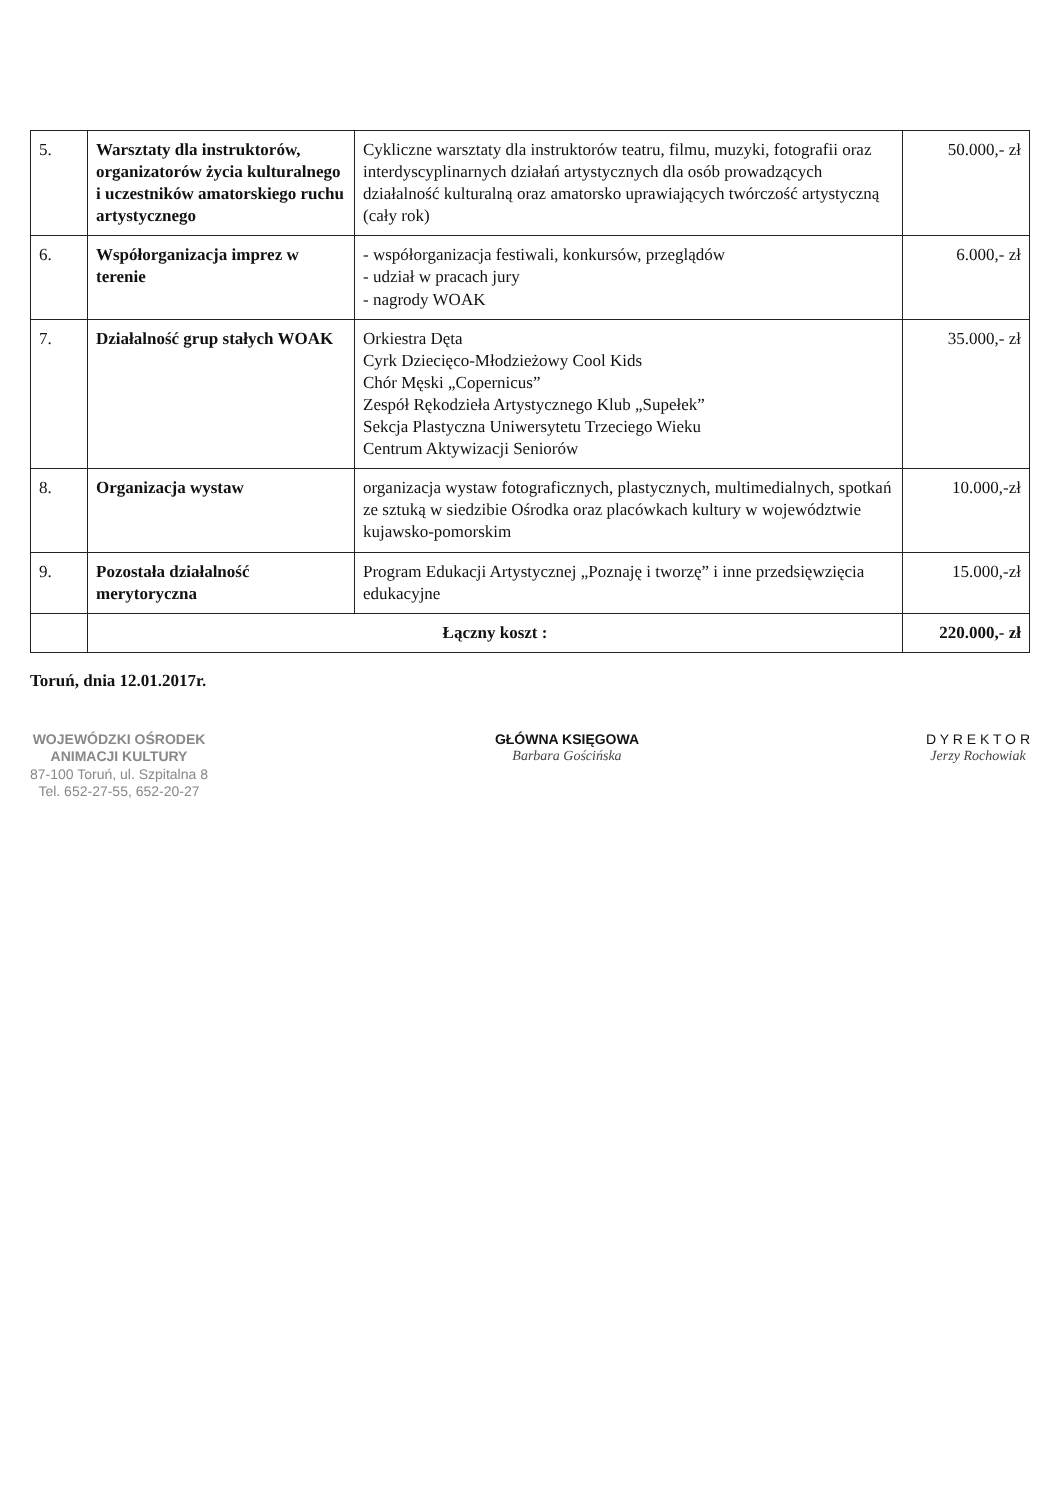| 5. | Warsztaty dla instruktorów, organizatorów życia kulturalnego i uczestników amatorskiego ruchu artystycznego | Cykliczne warsztaty dla instruktorów teatru, filmu, muzyki, fotografii oraz interdyscyplinarnych działań artystycznych dla osób prowadzących działalność kulturalną oraz amatorsko uprawiających twórczość artystyczną (cały rok) | 50.000,- zł |
| 6. | Współorganizacja imprez w terenie | - współorganizacja festiwali, konkursów, przeglądów - udział w pracach jury - nagrody WOAK | 6.000,- zł |
| 7. | Działalność grup stałych WOAK | Orkiestra Dęta Cyrk Dziecięco-Młodzieżowy Cool Kids Chór Męski „Copernicus” Zespół Rękodzieła Artystycznego Klub „Supełek” Sekcja Plastyczna Uniwersytetu Trzeciego Wieku Centrum Aktywizacji Seniorów | 35.000,- zł |
| 8. | Organizacja wystaw | organizacja wystaw fotograficznych, plastycznych, multimedialnych, spotkań ze sztuką w siedzibie Ośrodka oraz placówkach kultury w województwie kujawsko-pomorskim | 10.000,-zł |
| 9. | Pozostała działalność merytoryczna | Program Edukacji Artystycznej „Poznaję i tworzę” i inne przedsięwzięcia edukacyjne | 15.000,-zł |
| | Łączny koszt : | | 220.000,- zł |
Toruń, dnia 12.01.2017r.
WOJEWÓDZKI OŚRODEK
ANIMACJI KULTURY
87-100 Toruń, ul. Szpitalna 8
Tel. 652-27-55, 652-20-27
GŁÓWNA KSIĘGOWA
Barbara Gościńska
D Y R E K T O R
Jerzy Rochowiak